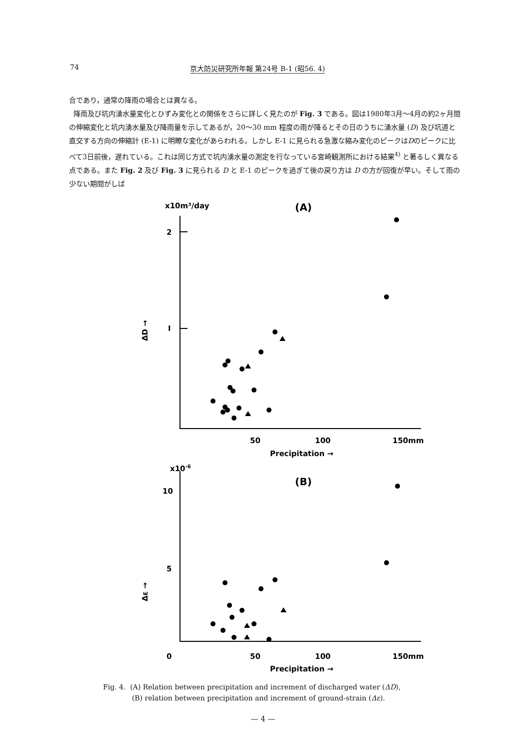74 京大防災研究所年報 第24号 B-1 (昭56. 4)
合であり，通常の降雨の場合とは異なる。
降雨及び坑内湧水量変化とひずみ変化との関係をさらに詳しく見たのが Fig. 3 である。図は1980年3月～4月の約2ヶ月間の伸縮変化と坑内湧水量及び降雨量を示してあるが，20～30 mm 程度の雨が降るとその日のうちに湧水量 (D) 及び坑道と直交する方向の伸縮計 (E-1) に明瞭な変化があらわれる。しかし E-1 に見られる急激な縮み変化のピークはDのピークに比べて3日前後，遅れている。これは同じ方式で坑内湧水量の測定を行なっている宮崎観測所における結果<sup>4)</sup> と著るしく異なる点である。また Fig. 2 及び Fig. 3 に見られる D と E-1 のピークを過ぎて後の戻り方は D の方が回復が早い。そして雨の少ない期間がしば
x10m³/day
(A)
2
I
ΔD →
50
100
150mm
Precipitation →
x10-6
(B)
10
5
0
Δε →
50
100
150mm
Precipitation →
Fig. 4. (A) Relation between precipitation and increment of discharged water (ΔD),
(B) relation between precipitation and increment of ground-strain (Δε).
— 4 —